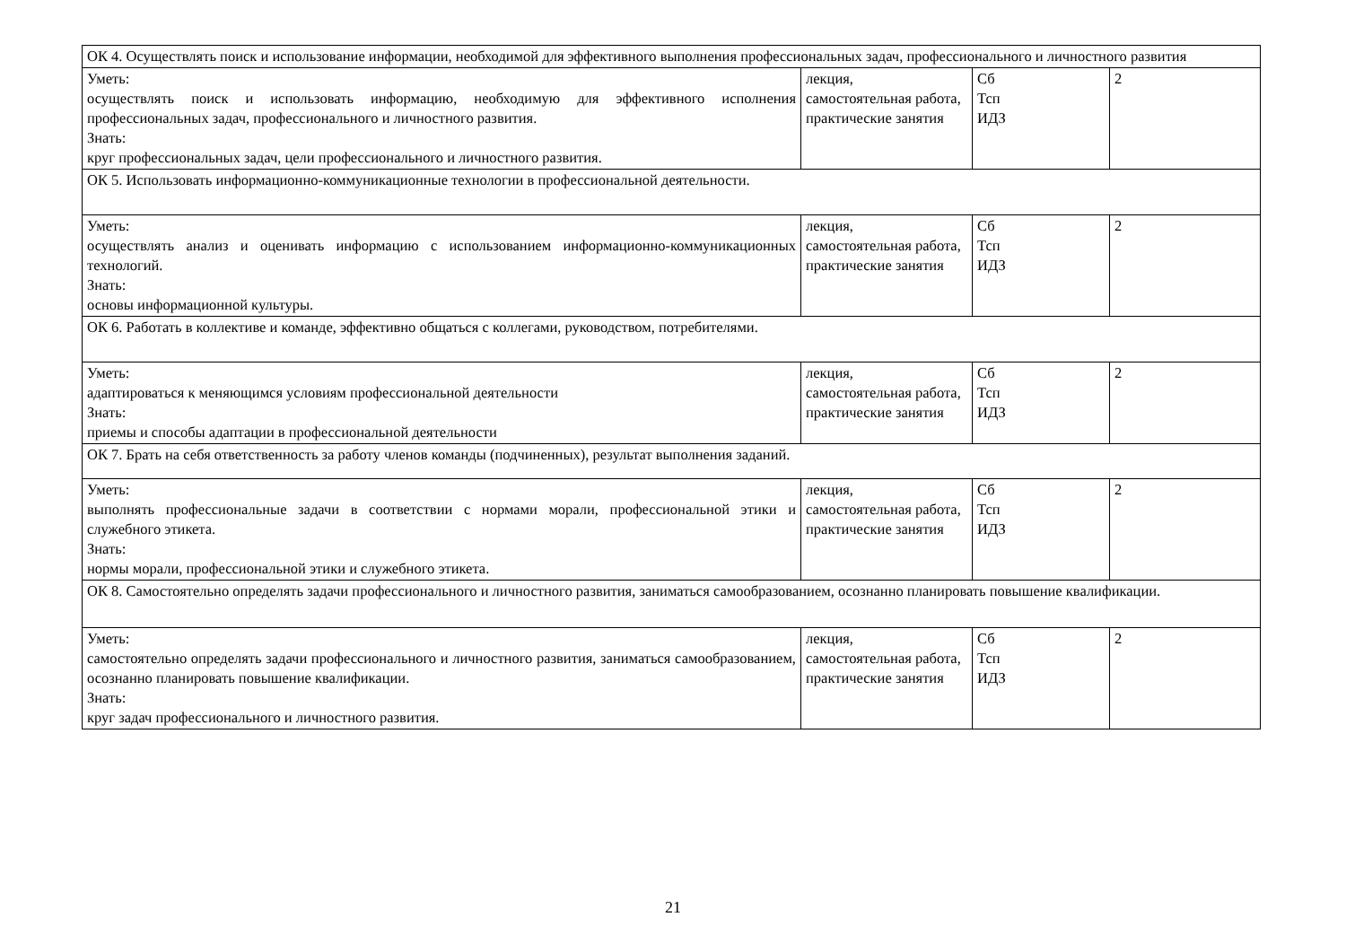| ОК 4. Осуществлять поиск и использование информации, необходимой для эффективного выполнения профессиональных задач, профессионального и личностного развития | | | |
| Уметь: осуществлять поиск и использовать информацию, необходимую для эффективного исполнения профессиональных задач, профессионального и личностного развития. Знать: круг профессиональных задач, цели профессионального и личностного развития. | лекция, самостоятельная работа, практические занятия | Сб Тсп ИДЗ | 2 |
| ОК 5. Использовать информационно-коммуникационные технологии в профессиональной деятельности. | | | |
| Уметь: осуществлять анализ и оценивать информацию с использованием информационно-коммуникационных технологий. Знать: основы информационной культуры. | лекция, самостоятельная работа, практические занятия | Сб Тсп ИДЗ | 2 |
| ОК 6. Работать в коллективе и команде, эффективно общаться с коллегами, руководством, потребителями. | | | |
| Уметь: адаптироваться к меняющимся условиям профессиональной деятельности Знать: приемы и способы адаптации в профессиональной деятельности | лекция, самостоятельная работа, практические занятия | Сб Тсп ИДЗ | 2 |
| ОК 7. Брать на себя ответственность за работу членов команды (подчиненных), результат выполнения заданий. | | | |
| Уметь: выполнять профессиональные задачи в соответствии с нормами морали, профессиональной этики и служебного этикета. Знать: нормы морали, профессиональной этики и служебного этикета. | лекция, самостоятельная работа, практические занятия | Сб Тсп ИДЗ | 2 |
| ОК 8. Самостоятельно определять задачи профессионального и личностного развития, заниматься самообразованием, осознанно планировать повышение квалификации. | | | |
| Уметь: самостоятельно определять задачи профессионального и личностного развития, заниматься самообразованием, осознанно планировать повышение квалификации. Знать: круг задач профессионального и личностного развития. | лекция, самостоятельная работа, практические занятия | Сб Тсп ИДЗ | 2 |
21